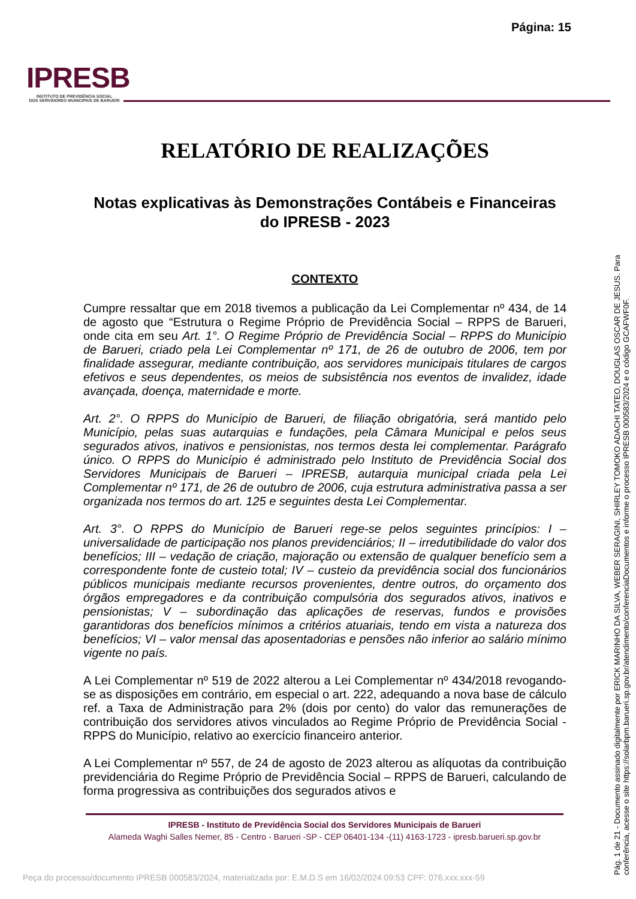Página: 15
IPRESB
INSTITUTO DE PREVIDÊNCIA SOCIAL
DOS SERVIDORES MUNICIPAIS DE BARUERI
RELATÓRIO DE REALIZAÇÕES
Notas explicativas às Demonstrações Contábeis e Financeiras do IPRESB - 2023
CONTEXTO
Cumpre ressaltar que em 2018 tivemos a publicação da Lei Complementar nº 434, de 14 de agosto que “Estrutura o Regime Próprio de Previdência Social – RPPS de Barueri, onde cita em seu Art. 1°. O Regime Próprio de Previdência Social – RPPS do Município de Barueri, criado pela Lei Complementar nº 171, de 26 de outubro de 2006, tem por finalidade assegurar, mediante contribuição, aos servidores municipais titulares de cargos efetivos e seus dependentes, os meios de subsistência nos eventos de invalidez, idade avançada, doença, maternidade e morte.
Art. 2°. O RPPS do Município de Barueri, de filiação obrigatória, será mantido pelo Município, pelas suas autarquias e fundações, pela Câmara Municipal e pelos seus segurados ativos, inativos e pensionistas, nos termos desta lei complementar. Parágrafo único. O RPPS do Município é administrado pelo Instituto de Previdência Social dos Servidores Municipais de Barueri – IPRESB, autarquia municipal criada pela Lei Complementar nº 171, de 26 de outubro de 2006, cuja estrutura administrativa passa a ser organizada nos termos do art. 125 e seguintes desta Lei Complementar.
Art. 3°. O RPPS do Município de Barueri rege-se pelos seguintes princípios: I – universalidade de participação nos planos previdenciários; II – irredutibilidade do valor dos benefícios; III – vedação de criação, majoração ou extensão de qualquer benefício sem a correspondente fonte de custeio total; IV – custeio da previdência social dos funcionários públicos municipais mediante recursos provenientes, dentre outros, do orçamento dos órgãos empregadores e da contribuição compulsória dos segurados ativos, inativos e pensionistas; V – subordinação das aplicações de reservas, fundos e provisões garantidoras dos benefícios mínimos a critérios atuariais, tendo em vista a natureza dos benefícios; VI – valor mensal das aposentadorias e pensões não inferior ao salário mínimo vigente no país.
A Lei Complementar nº 519 de 2022 alterou a Lei Complementar nº 434/2018 revogando-se as disposições em contrário, em especial o art. 222, adequando a nova base de cálculo ref. a Taxa de Administração para 2% (dois por cento) do valor das remunerações de contribuição dos servidores ativos vinculados ao Regime Próprio de Previdência Social - RPPS do Município, relativo ao exercício financeiro anterior.
A Lei Complementar nº 557, de 24 de agosto de 2023 alterou as alíquotas da contribuição previdenciária do Regime Próprio de Previdência Social – RPPS de Barueri, calculando de forma progressiva as contribuições dos segurados ativos e
IPRESB - Instituto de Previdência Social dos Servidores Municipais de Barueri
Alameda Waghi Salles Nemer, 85 - Centro - Barueri -SP - CEP 06401-134 -(11) 4163-1723 - ipresb.barueri.sp.gov.br
Peça do processo/documento IPRESB 000583/2024, materializada por: E.M.D.S em 16/02/2024 09:53 CPF: 076.xxx.xxx-59
Pág. 1 de 21 - Documento assinado digitalmente por ERICK MARINHO DA SILVA, WEBER SERAGINI, SHIRLEY TOMOKO ADACHI TATEO, DOUGLAS OSCAR DE JESUS. Para conferência, acesse o site https://solarbpm.barueri.sp.gov.br/atendimento/conferenciaDocumentos e informe o processo IPRESB 000583/2024 e o código GCAFWF0F.